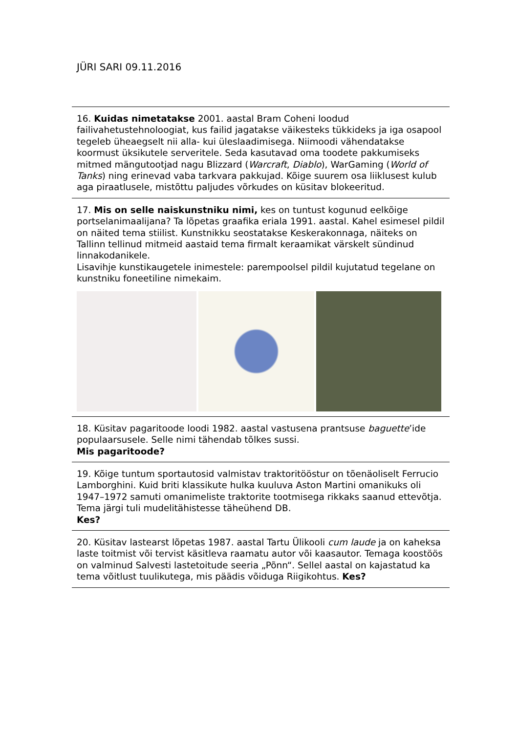JÜRI SARI 09.11.2016
16. Kuidas nimetatakse 2001. aastal Bram Coheni loodud failivahetustehnoloogiat, kus failid jagatakse väikesteks tükkideks ja iga osapool tegeleb üheaegselt nii alla- kui üleslaadimisega. Niimoodi vähendatakse koormust üksikutele serveritele. Seda kasutavad oma toodete pakkumiseks mitmed mängutootjad nagu Blizzard (Warcraft, Diablo), WarGaming (World of Tanks) ning erinevad vaba tarkvara pakkujad. Kõige suurem osa liiklusest kulub aga piraatlusele, mistõttu paljudes võrkudes on küsitav blokeeritud.
17. Mis on selle naiskunstniku nimi, kes on tuntust kogunud eelkõige portselanimaalijana? Ta lõpetas graafika eriala 1991. aastal. Kahel esimesel pildil on näited tema stiilist. Kunstnikku seostatakse Keskerakonnaga, näiteks on Tallinn tellinud mitmeid aastaid tema firmalt keraamikat värskelt sündinud linnakodanikele.
Lisavihje kunstikaugetele inimestele: parempoolsel pildil kujutatud tegelane on kunstniku foneetiline nimekaim.
18. Küsitav pagaritoode loodi 1982. aastal vastusena prantsuse baguette’ide populaarsusele. Selle nimi tähendab tõlkes sussi.
Mis pagaritoode?
19. Kõige tuntum sportautosid valmistav traktoritööstur on tõenäoliselt Ferrucio Lamborghini. Kuid briti klassikute hulka kuuluva Aston Martini omanikuks oli 1947–1972 samuti omanimeliste traktorite tootmisega rikkaks saanud ettevõtja. Tema järgi tuli mudelitähistesse täheühend DB.
Kes?
20. Küsitav lastearst lõpetas 1987. aastal Tartu Ülikooli cum laude ja on kaheksa laste toitmist või tervist käsitleva raamatu autor või kaasautor. Temaga koostöös on valminud Salvesti lastetoitude seeria „Põnn“. Sellel aastal on kajastatud ka tema võitlust tuulikutega, mis päädis võiduga Riigikohtus. Kes?